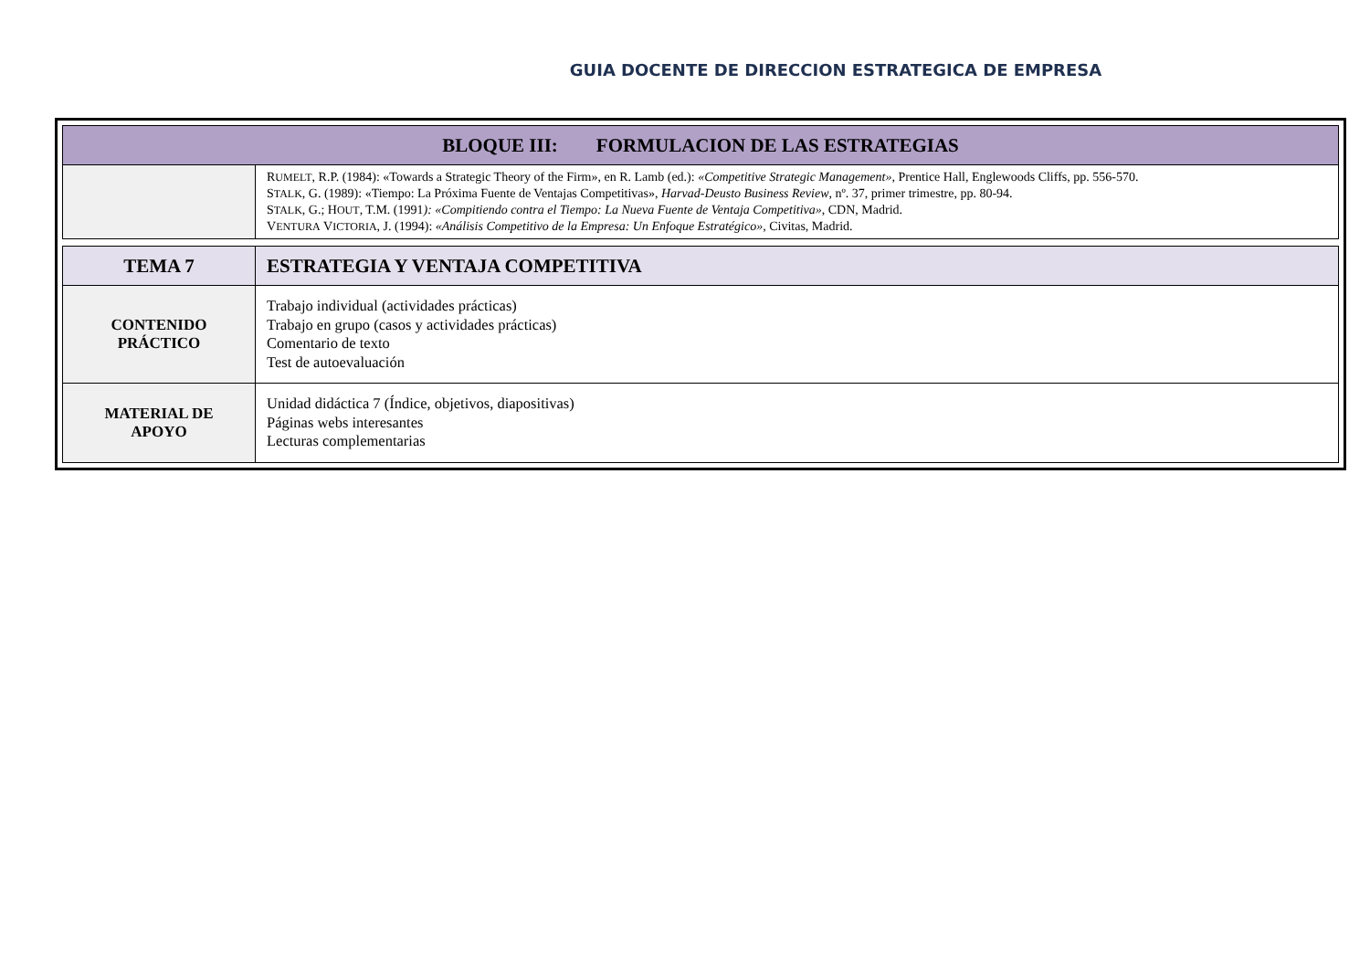GUIA DOCENTE DE DIRECCION ESTRATEGICA DE EMPRESA
| BLOQUE III: FORMULACION DE LAS ESTRATEGIAS | |
| | R UMELT , R.P. (1984): «Towards a Strategic Theory of the Firm», en R. Lamb (ed.): «Competitive Strategic Management», Prentice Hall, Englewoods Cliffs, pp. 556-570. S TALK , G. (1989): «Tiempo: La Próxima Fuente de Ventajas Competitivas», Harvad-Deusto Business Review , nº. 37, primer trimestre, pp. 80-94. S TALK , G.; H OUT , T.M. (1991 ): «Compitiendo contra el Tiempo: La Nueva Fuente de Ventaja Competitiva» , CDN, Madrid. V ENTURA V ICTORIA , J. (1994): «Análisis Competitivo de la Empresa: Un Enfoque Estratégico», Civitas, Madrid. |
| TEMA 7 | ESTRATEGIA Y VENTAJA COMPETITIVA |
| CONTENIDO PRÁCTICO | Trabajo individual (actividades prácticas) Trabajo en grupo (casos y actividades prácticas) Comentario de texto Test de autoevaluación |
| MATERIAL DE APOYO | Unidad didáctica 7 (Índice, objetivos, diapositivas) Páginas webs interesantes Lecturas complementarias |